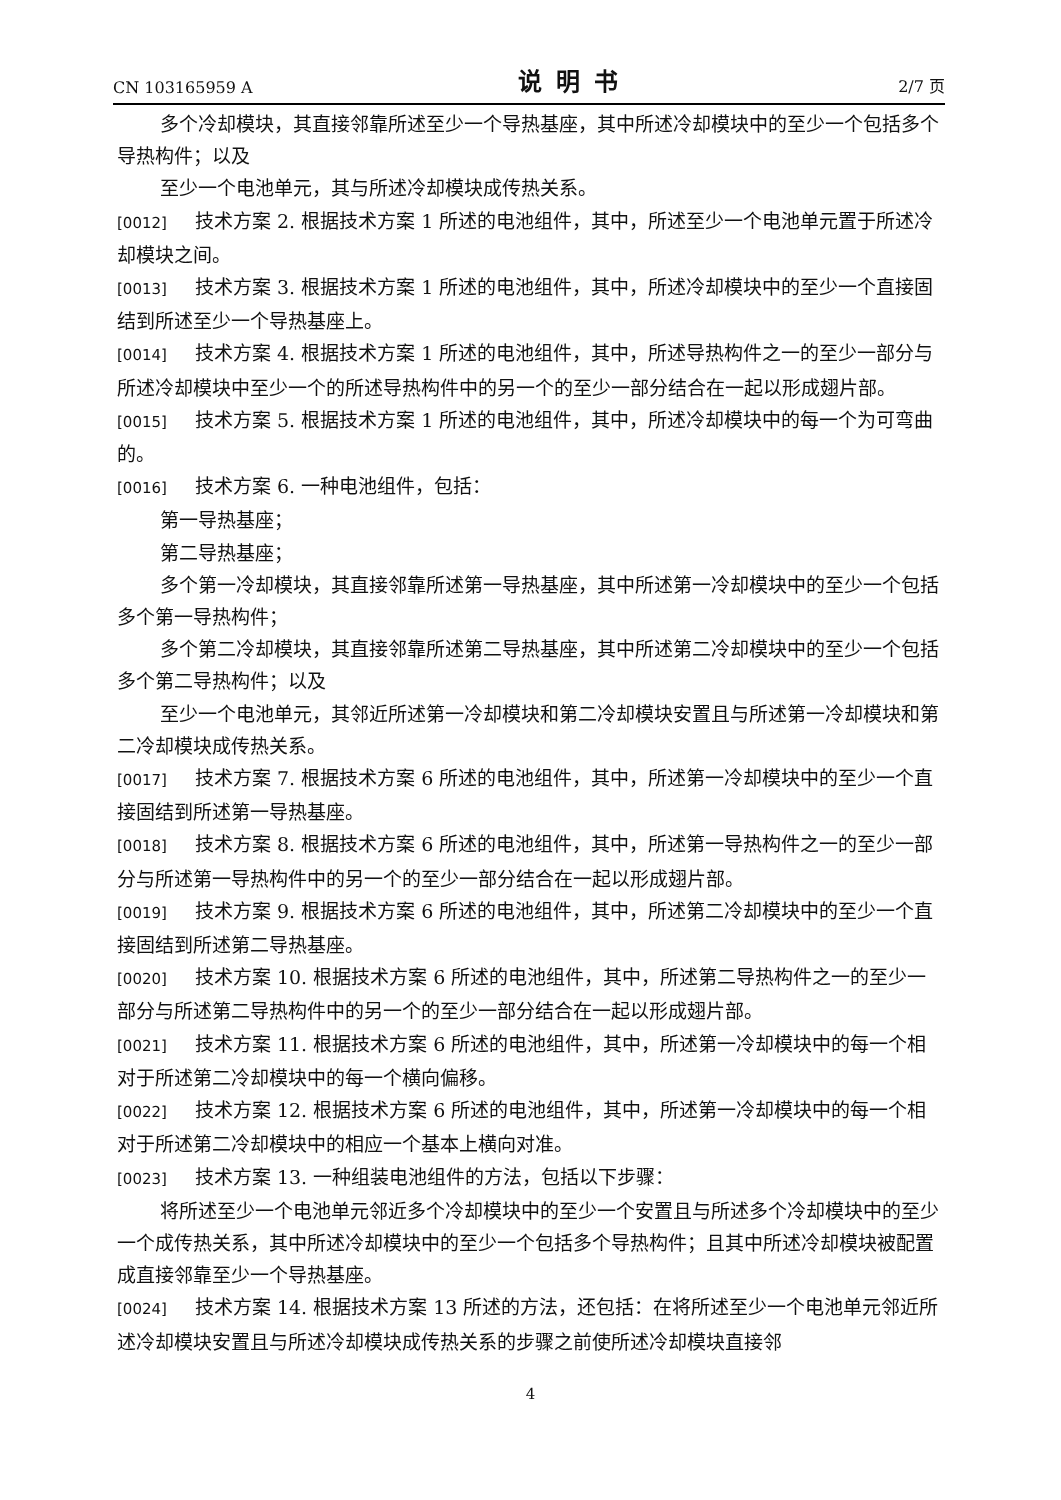CN 103165959 A 说明书 2/7 页
多个冷却模块，其直接邻靠所述至少一个导热基座，其中所述冷却模块中的至少一个包括多个导热构件；以及
至少一个电池单元，其与所述冷却模块成传热关系。
[0012] 技术方案 2. 根据技术方案 1 所述的电池组件，其中，所述至少一个电池单元置于所述冷却模块之间。
[0013] 技术方案 3. 根据技术方案 1 所述的电池组件，其中，所述冷却模块中的至少一个直接固结到所述至少一个导热基座上。
[0014] 技术方案 4. 根据技术方案 1 所述的电池组件，其中，所述导热构件之一的至少一部分与所述冷却模块中至少一个的所述导热构件中的另一个的至少一部分结合在一起以形成翅片部。
[0015] 技术方案 5. 根据技术方案 1 所述的电池组件，其中，所述冷却模块中的每一个为可弯曲的。
[0016] 技术方案 6. 一种电池组件，包括：
第一导热基座；
第二导热基座；
多个第一冷却模块，其直接邻靠所述第一导热基座，其中所述第一冷却模块中的至少一个包括多个第一导热构件；
多个第二冷却模块，其直接邻靠所述第二导热基座，其中所述第二冷却模块中的至少一个包括多个第二导热构件；以及
至少一个电池单元，其邻近所述第一冷却模块和第二冷却模块安置且与所述第一冷却模块和第二冷却模块成传热关系。
[0017] 技术方案 7. 根据技术方案 6 所述的电池组件，其中，所述第一冷却模块中的至少一个直接固结到所述第一导热基座。
[0018] 技术方案 8. 根据技术方案 6 所述的电池组件，其中，所述第一导热构件之一的至少一部分与所述第一导热构件中的另一个的至少一部分结合在一起以形成翅片部。
[0019] 技术方案 9. 根据技术方案 6 所述的电池组件，其中，所述第二冷却模块中的至少一个直接固结到所述第二导热基座。
[0020] 技术方案 10. 根据技术方案 6 所述的电池组件，其中，所述第二导热构件之一的至少一部分与所述第二导热构件中的另一个的至少一部分结合在一起以形成翅片部。
[0021] 技术方案 11. 根据技术方案 6 所述的电池组件，其中，所述第一冷却模块中的每一个相对于所述第二冷却模块中的每一个横向偏移。
[0022] 技术方案 12. 根据技术方案 6 所述的电池组件，其中，所述第一冷却模块中的每一个相对于所述第二冷却模块中的相应一个基本上横向对准。
[0023] 技术方案 13. 一种组装电池组件的方法，包括以下步骤：
将所述至少一个电池单元邻近多个冷却模块中的至少一个安置且与所述多个冷却模块中的至少一个成传热关系，其中所述冷却模块中的至少一个包括多个导热构件；且其中所述冷却模块被配置成直接邻靠至少一个导热基座。
[0024] 技术方案 14. 根据技术方案 13 所述的方法，还包括：在将所述至少一个电池单元邻近所述冷却模块安置且与所述冷却模块成传热关系的步骤之前使所述冷却模块直接邻
4